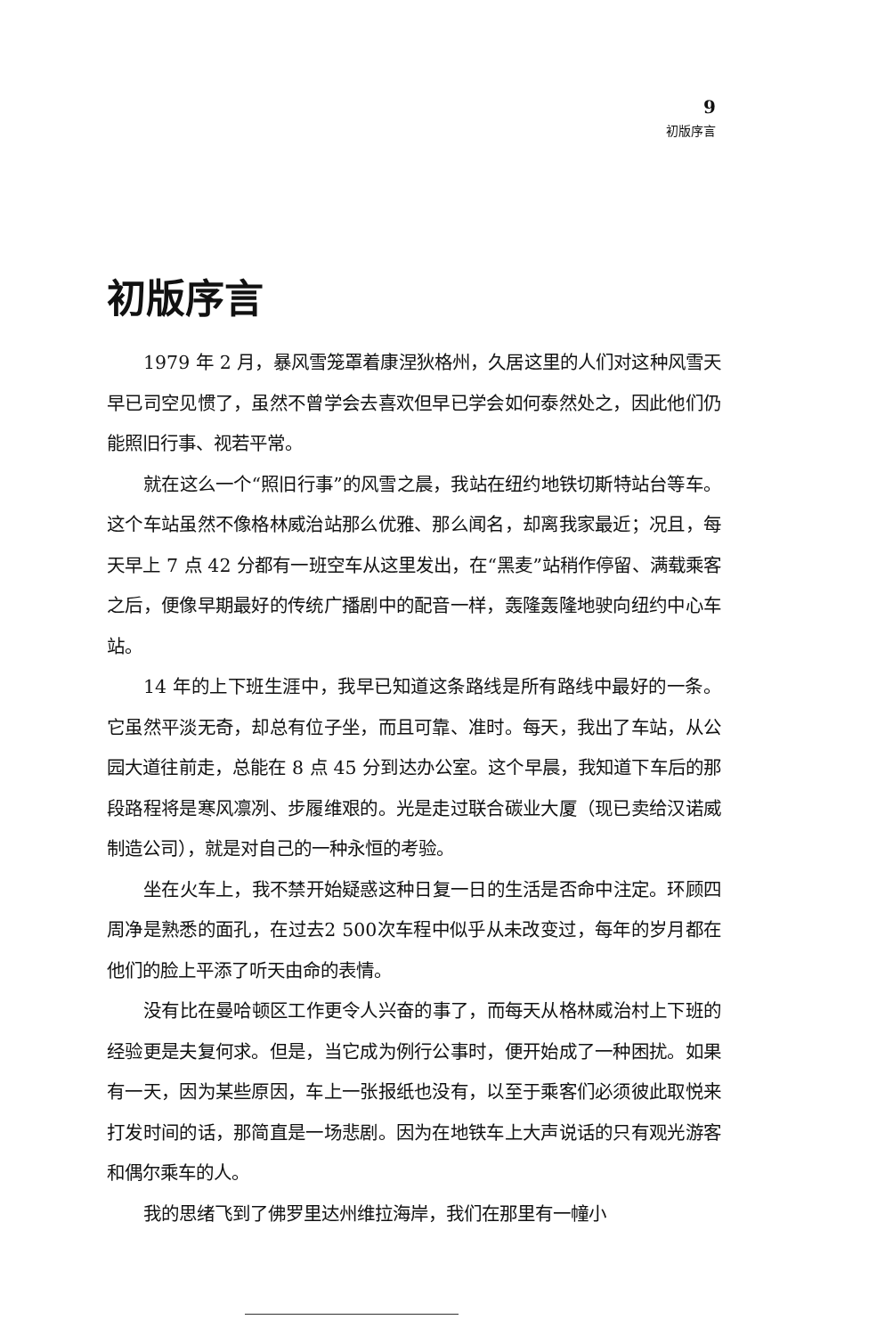9
初版序言
初版序言
1979 年 2 月，暴风雪笼罩着康涅狄格州，久居这里的人们对这种风雪天早已司空见惯了，虽然不曾学会去喜欢但早已学会如何泰然处之，因此他们仍能照旧行事、视若平常。
就在这么一个“照旧行事”的风雪之晨，我站在纽约地铁切斯特站台等车。这个车站虽然不像格林威治站那么优雅、那么闻名，却离我家最近；况且，每天早上 7 点 42 分都有一班空车从这里发出，在“黑麦”站稍作停留、满载乘客之后，便像早期最好的传统广播剧中的配音一样，轰隆轰隆地驶向纽约中心车站。
14 年的上下班生涯中，我早已知道这条路线是所有路线中最好的一条。它虽然平淡无奇，却总有位子坐，而且可靠、准时。每天，我出了车站，从公园大道往前走，总能在 8 点 45 分到达办公室。这个早晨，我知道下车后的那段路程将是寒风凛冽、步履维艰的。光是走过联合碳业大厦（现已卖给汉诺威制造公司），就是对自己的一种永恒的考验。
坐在火车上，我不禁开始疑惑这种日复一日的生活是否命中注定。环顾四周净是熟悉的面孔，在过去2 500次车程中似乎从未改变过，每年的岁月都在他们的脸上平添了听天由命的表情。
没有比在曼哈顿区工作更令人兴奋的事了，而每天从格林威治村上下班的经验更是夫复何求。但是，当它成为例行公事时，便开始成了一种困扰。如果有一天，因为某些原因，车上一张报纸也没有，以至于乘客们必须彼此取悦来打发时间的话，那简直是一场悲剧。因为在地铁车上大声说话的只有观光游客和偶尔乘车的人。
我的思绪飞到了佛罗里达州维拉海岸，我们在那里有一幢小